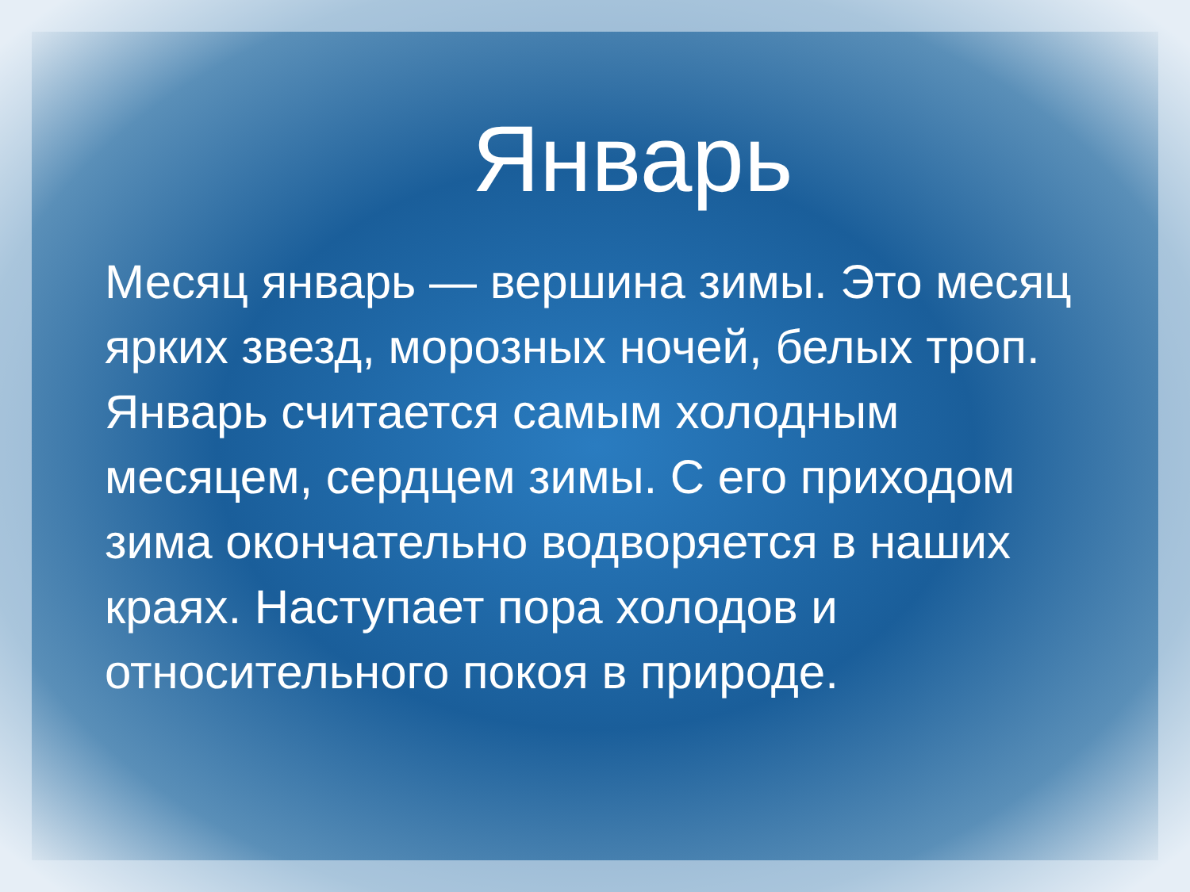Январь
Месяц январь — вершина зимы. Это месяц ярких звезд, морозных ночей, белых троп. Январь считается самым холодным месяцем, сердцем зимы. С его приходом зима окончательно водворяется в наших краях. Наступает пора холодов и относительного покоя в природе.